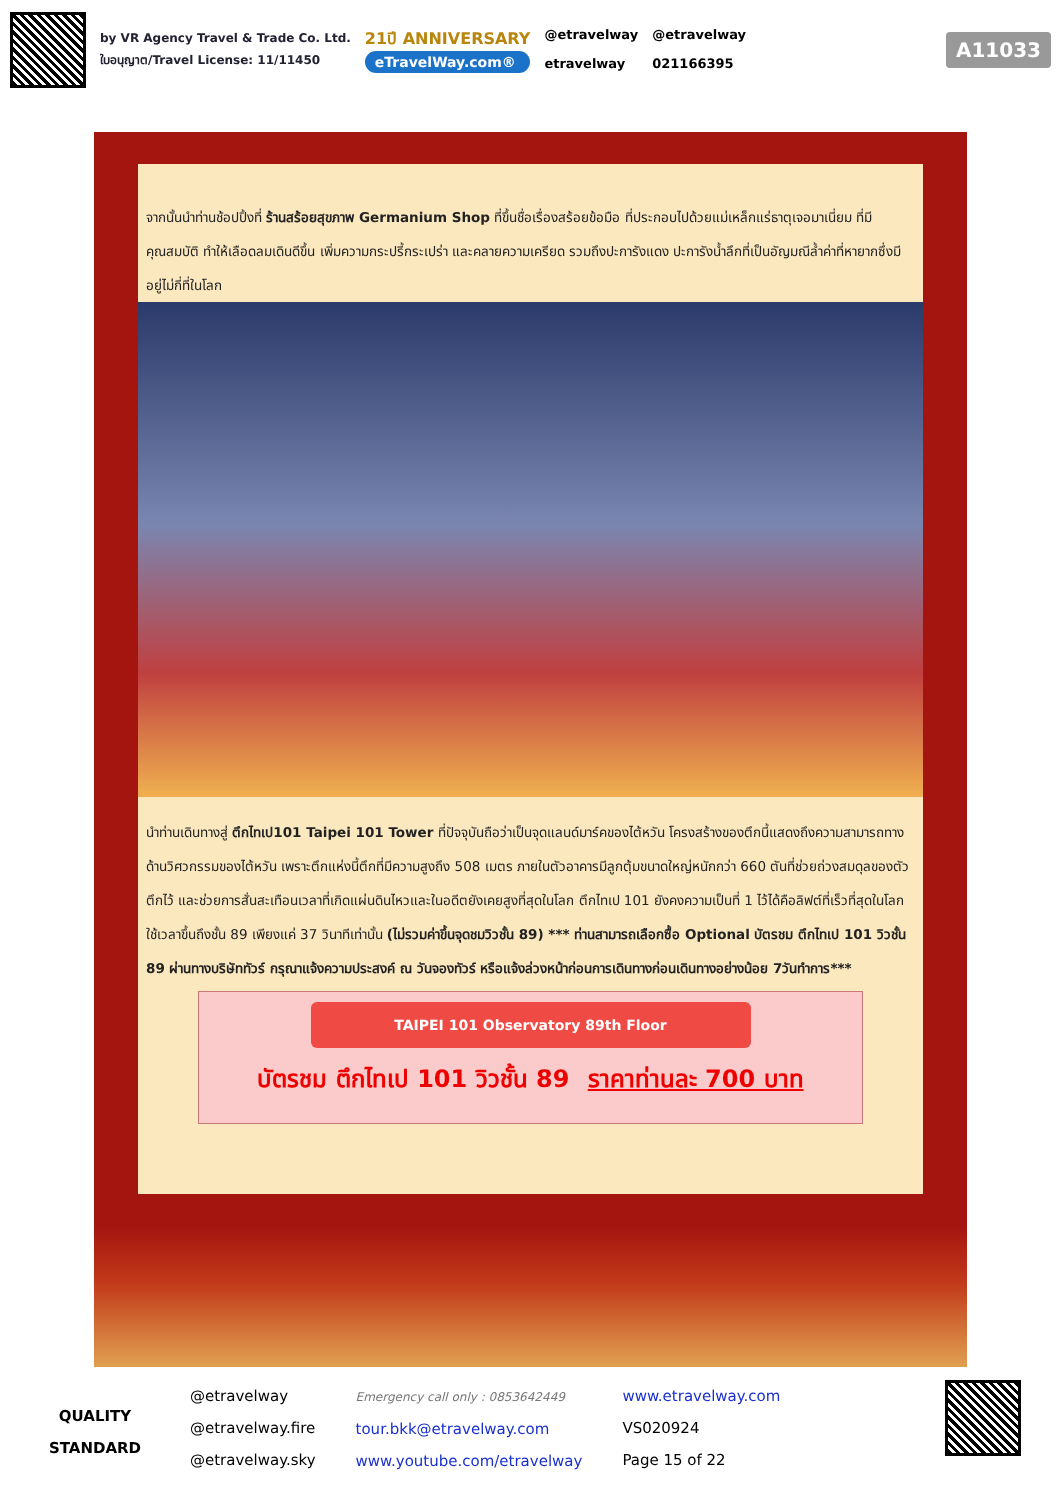by VR Agency Travel & Trade Co. Ltd.
ใบอนุญาต/Travel License: 11/11450
21ปี ANNIVERSARY
eTravelWay.com®
@etravelway
etravelway
@etravelway
021166395
A11033
จากนั้นนำท่านช้อปปิ้งที่ ร้านสร้อยสุขภาพ Germanium Shop ที่ขึ้นชื่อเรื่องสร้อยข้อมือ ที่ประกอบไปด้วยแม่เหล็กแร่ธาตุเจอมาเนี่ยม ที่มีคุณสมบัติ ทำให้เลือดลมเดินดีขึ้น เพิ่มความกระปรี้กระเปร่า และคลายความเครียด รวมถึงปะการังแดง ปะการังน้ำลึกที่เป็นอัญมณีล้ำค่าที่หายากซึ่งมีอยู่ไม่กี่ที่ในโลก
นำท่านเดินทางสู่ ตึกไทเป101 Taipei 101 Tower ที่ปัจจุบันถือว่าเป็นจุดแลนด์มาร์คของไต้หวัน โครงสร้างของตึกนี้แสดงถึงความสามารถทางด้านวิศวกรรมของไต้หวัน เพราะตึกแห่งนี้ตึกที่มีความสูงถึง 508 เมตร ภายในตัวอาคารมีลูกตุ้มขนาดใหญ่หนักกว่า 660 ตันที่ช่วยถ่วงสมดุลของตัวตึกไว้ และช่วยการสั่นสะเทือนเวลาที่เกิดแผ่นดินไหวและในอดีตยังเคยสูงที่สุดในโลก ตึกไทเป 101 ยังคงความเป็นที่ 1 ไว้ได้คือลิฟต์ที่เร็วที่สุดในโลก ใช้เวลาขึ้นถึงชั้น 89 เพียงแค่ 37 วินาทีเท่านั้น (ไม่รวมค่าขึ้นจุดชมวิวชั้น 89) *** ท่านสามารถเลือกซื้อ Optional บัตรชม ตึกไทเป 101 วิวชั้น 89 ผ่านทางบริษัททัวร์ กรุณาแจ้งความประสงค์ ณ วันจองทัวร์ หรือแจ้งล่วงหน้าก่อนการเดินทางก่อนเดินทางอย่างน้อย 7วันทำการ***
TAIPEI 101 Observatory 89th Floor
บัตรชม ตึกไทเป 101 วิวชั้น 89 ราคาท่านละ 700 บาท
QUALITY
STANDARD
@etravelway
@etravelway.fire
@etravelway.sky
Emergency call only : 0853642449
tour.bkk@etravelway.com
www.youtube.com/etravelway
www.etravelway.com
VS020924
Page 15 of 22